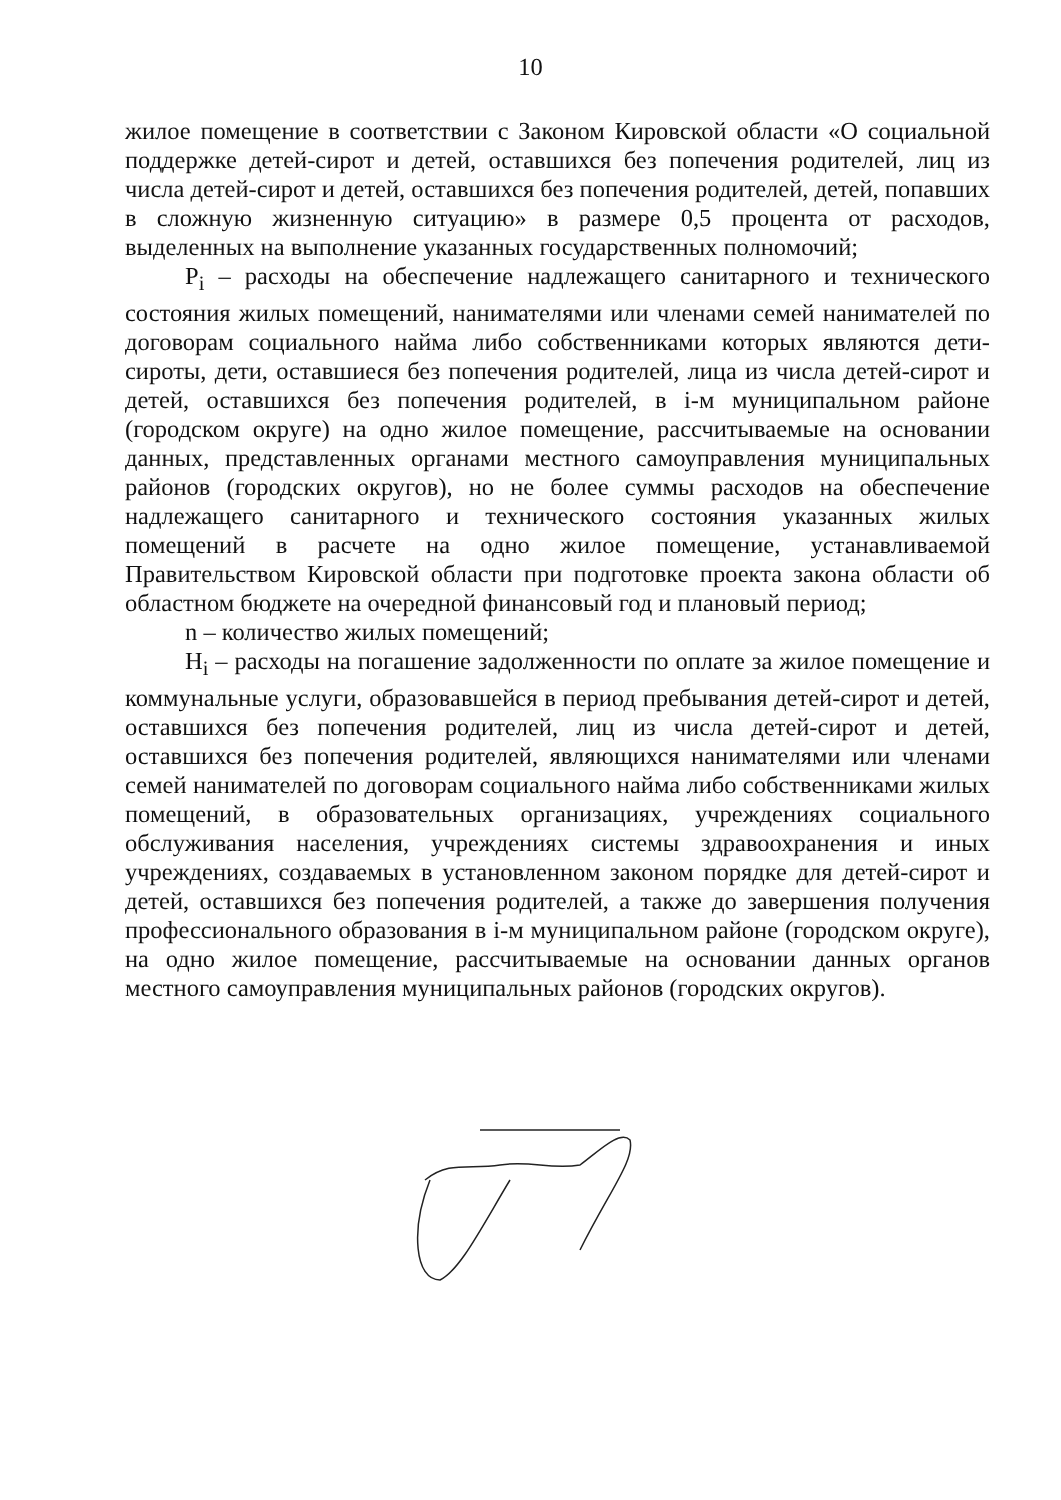10
жилое помещение в соответствии с Законом Кировской области «О социальной поддержке детей-сирот и детей, оставшихся без попечения родителей, лиц из числа детей-сирот и детей, оставшихся без попечения родителей, детей, попавших в сложную жизненную ситуацию» в размере 0,5 процента от расходов, выделенных на выполнение указанных государственных полномочий;
P<sub>i</sub> – расходы на обеспечение надлежащего санитарного и технического состояния жилых помещений, нанимателями или членами семей нанимателей по договорам социального найма либо собственниками которых являются дети-сироты, дети, оставшиеся без попечения родителей, лица из числа детей-сирот и детей, оставшихся без попечения родителей, в i-м муниципальном районе (городском округе) на одно жилое помещение, рассчитываемые на основании данных, представленных органами местного самоуправления муниципальных районов (городских округов), но не более суммы расходов на обеспечение надлежащего санитарного и технического состояния указанных жилых помещений в расчете на одно жилое помещение, устанавливаемой Правительством Кировской области при подготовке проекта закона области об областном бюджете на очередной финансовый год и плановый период;
n – количество жилых помещений;
H<sub>i</sub> – расходы на погашение задолженности по оплате за жилое помещение и коммунальные услуги, образовавшейся в период пребывания детей-сирот и детей, оставшихся без попечения родителей, лиц из числа детей-сирот и детей, оставшихся без попечения родителей, являющихся нанимателями или членами семей нанимателей по договорам социального найма либо собственниками жилых помещений, в образовательных организациях, учреждениях социального обслуживания населения, учреждениях системы здравоохранения и иных учреждениях, создаваемых в установленном законом порядке для детей-сирот и детей, оставшихся без попечения родителей, а также до завершения получения профессионального образования в i-м муниципальном районе (городском округе), на одно жилое помещение, рассчитываемые на основании данных органов местного самоуправления муниципальных районов (городских округов).